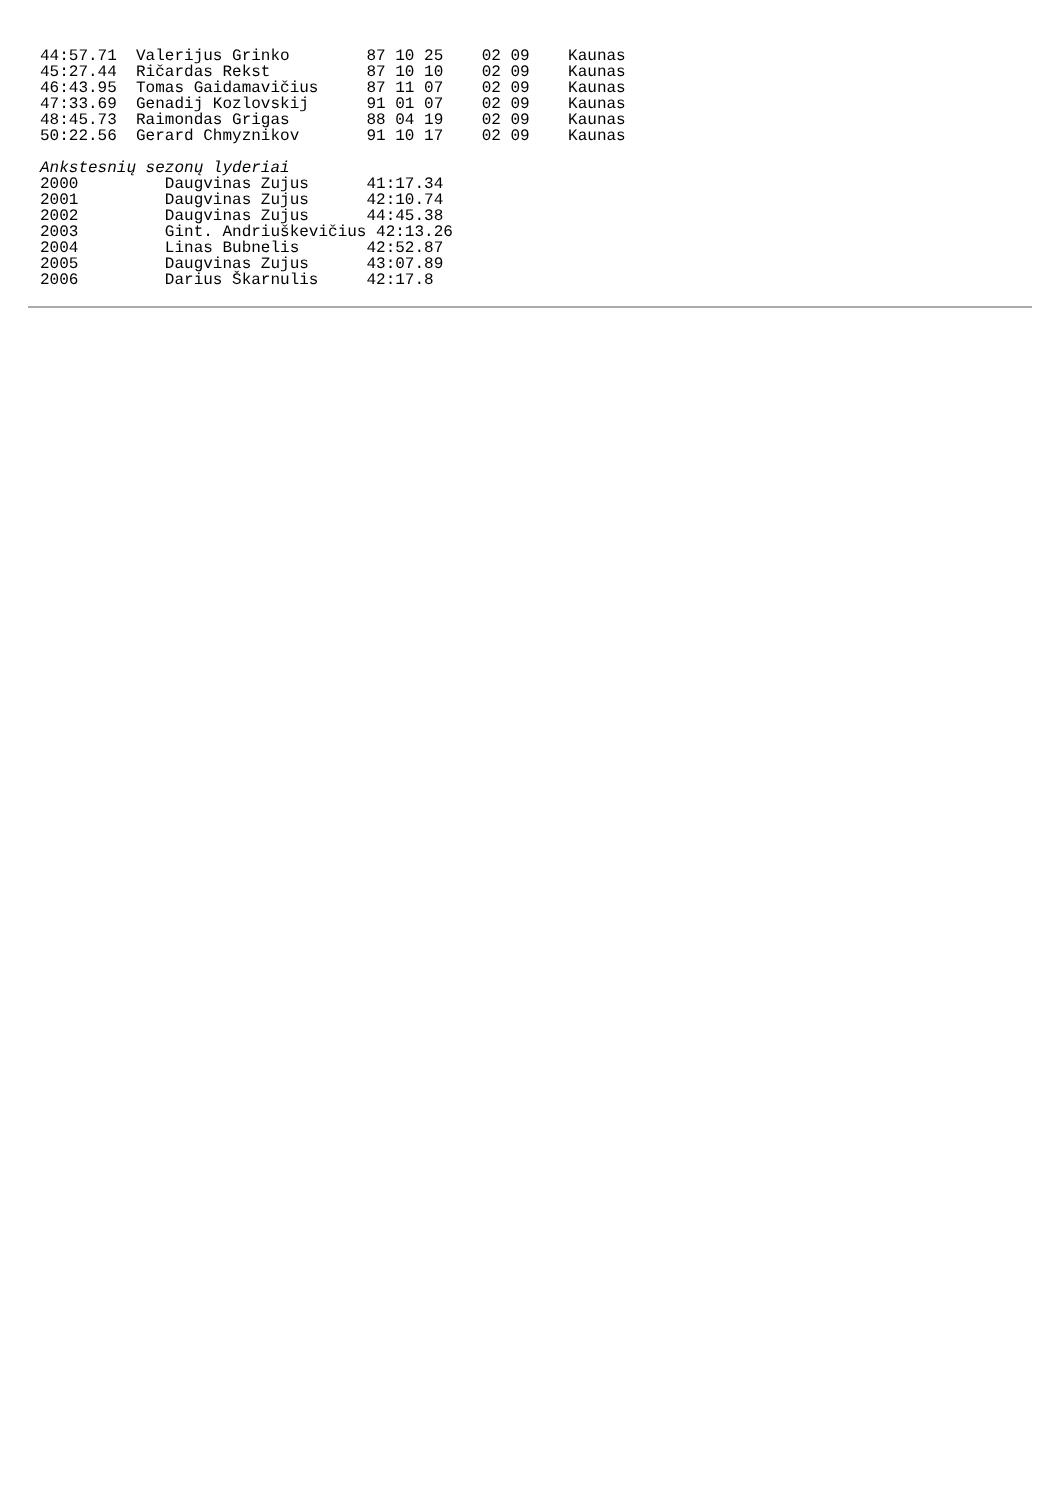44:57.71  Valerijus Grinko        87 10 25    02 09    Kaunas
45:27.44  Ričardas Rekst          87 10 10    02 09    Kaunas
46:43.95  Tomas Gaidamavičius     87 11 07    02 09    Kaunas
47:33.69  Genadij Kozlovskij      91 01 07    02 09    Kaunas
48:45.73  Raimondas Grigas        88 04 19    02 09    Kaunas
50:22.56  Gerard Chmyznikov       91 10 17    02 09    Kaunas

Ankstesnių sezonų lyderiai
2000         Daugvinas Zujus      41:17.34
2001         Daugvinas Zujus      42:10.74
2002         Daugvinas Zujus      44:45.38
2003         Gint. Andriuškevičius 42:13.26
2004         Linas Bubnelis       42:52.87
2005         Daugvinas Zujus      43:07.89
2006         Darius Škarnulis     42:17.8